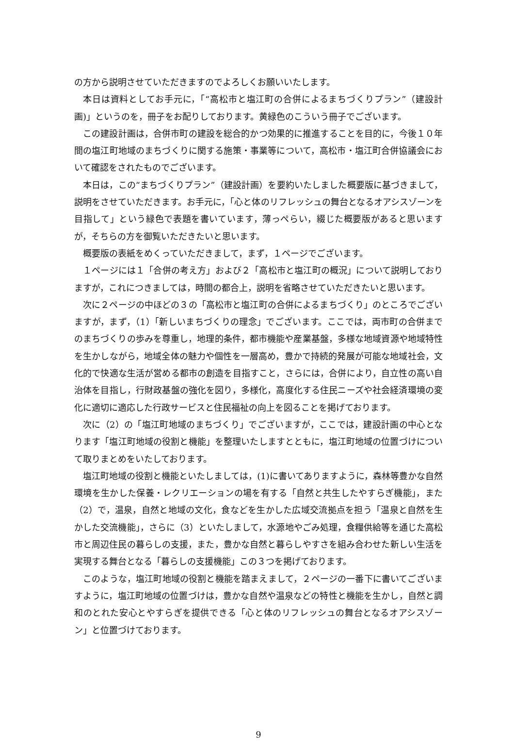の方から説明させていただきますのでよろしくお願いいたします。
本日は資料としてお手元に，「“高松市と塩江町の合併によるまちづくりプラン”（建設計画)」というのを，冊子をお配りしております。黄緑色のこういう冊子でございます。
この建設計画は，合併市町の建設を総合的かつ効果的に推進することを目的に，今後１０年間の塩江町地域のまちづくりに関する施策・事業等について，高松市・塩江町合併協議会において確認をされたものでございます。
本日は，この“まちづくりプラン”（建設計画）を要約いたしました概要版に基づきまして，説明をさせていただきます。お手元に，「心と体のリフレッシュの舞台となるオアシスゾーンを目指して」という緑色で表題を書いています，薄っぺらい，綴じた概要版があると思いますが，そちらの方を御覧いただきたいと思います。
概要版の表紙をめくっていただきまして，まず，１ページでございます。
１ページには１「合併の考え方」および２「高松市と塩江町の概況」について説明しておりますが，これにつきましては，時間の都合上，説明を省略させていただきたいと思います。
次に２ページの中ほどの３の「高松市と塩江町の合併によるまちづくり」のところでございますが，まず，（1）「新しいまちづくりの理念」でございます。ここでは，両市町の合併までのまちづくりの歩みを尊重し，地理的条件，都市機能や産業基盤，多様な地域資源や地域特性を生かしながら，地域全体の魅力や個性を一層高め，豊かで持続的発展が可能な地域社会，文化的で快適な生活が営める都市の創造を目指すこと，さらには，合併により，自立性の高い自治体を目指し，行財政基盤の強化を図り，多様化，高度化する住民ニーズや社会経済環境の変化に適切に適応した行政サービスと住民福祉の向上を図ることを掲げております。
次に（2）の「塩江町地域のまちづくり」でございますが，ここでは，建設計画の中心となります「塩江町地域の役割と機能」を整理いたしますとともに，塩江町地域の位置づけについて取りまとめをいたしております。
塩江町地域の役割と機能といたしましては，(1)に書いてありますように，森林等豊かな自然環境を生かした保養・レクリエーションの場を有する「自然と共生したやすらぎ機能」，また（2）で，温泉，自然と地域の文化，食などを生かした広域交流拠点を担う「温泉と自然を生かした交流機能」，さらに（3）といたしまして，水源地やごみ処理，食糧供給等を通じた高松市と周辺住民の暮らしの支援，また，豊かな自然と暮らしやすさを組み合わせた新しい生活を実現する舞台となる「暮らしの支援機能」この３つを掲げております。
このような，塩江町地域の役割と機能を踏まえまして，２ページの一番下に書いてございますように，塩江町地域の位置づけは，豊かな自然や温泉などの特性と機能を生かし，自然と調和のとれた安心とやすらぎを提供できる「心と体のリフレッシュの舞台となるオアシスゾーン」と位置づけております。
9